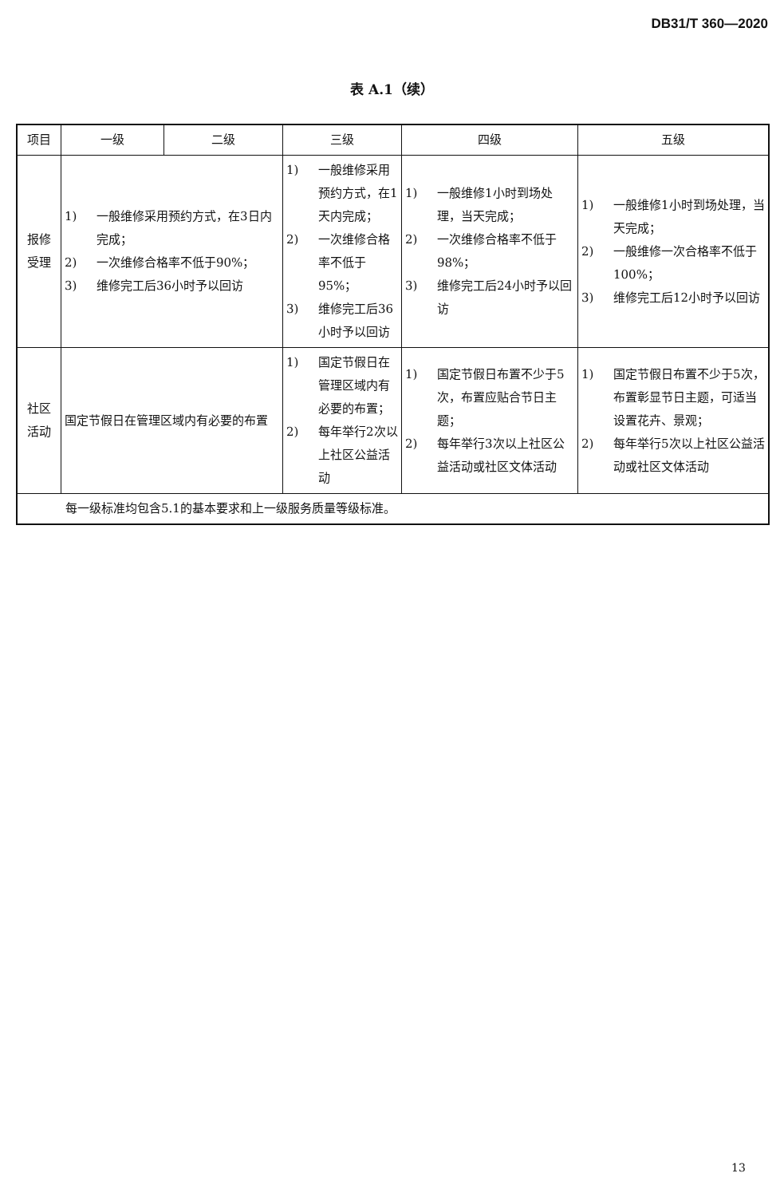DB31/T 360—2020
表 A.1（续）
| 项目 | 一级 | 二级 | 三级 | 四级 | 五级 |
| --- | --- | --- | --- | --- | --- |
| 报修 受理 | 1) 一般维修采用预约方式，在3日内完成； 2) 一次维修合格率不低于90%； 3) 维修完工后36小时予以回访 | | 1) 一般维修采用预约方式，在1天内完成； 2) 一次维修合格率不低于95%； 3) 维修完工后36小时予以回访 | 1) 一般维修1小时到场处理，当天完成； 2) 一次维修合格率不低于98%； 3) 维修完工后24小时予以回访 | 1) 一般维修1小时到场处理，当天完成； 2) 一般维修一次合格率不低于100%； 3) 维修完工后12小时予以回访 |
| 社区 活动 | 国定节假日在管理区域内有必要的布置 | | 1) 国定节假日在管理区域内有必要的布置； 2) 每年举行2次以上社区公益活动 | 1) 国定节假日布置不少于5次，布置应贴合节日主题； 2) 每年举行3次以上社区公益活动或社区文体活动 | 1) 国定节假日布置不少于5次，布置彰显节日主题，可适当设置花卉、景观； 2) 每年举行5次以上社区公益活动或社区文体活动 |
| 每一级标准均包含5.1的基本要求和上一级服务质量等级标准。 | | | | | |
13